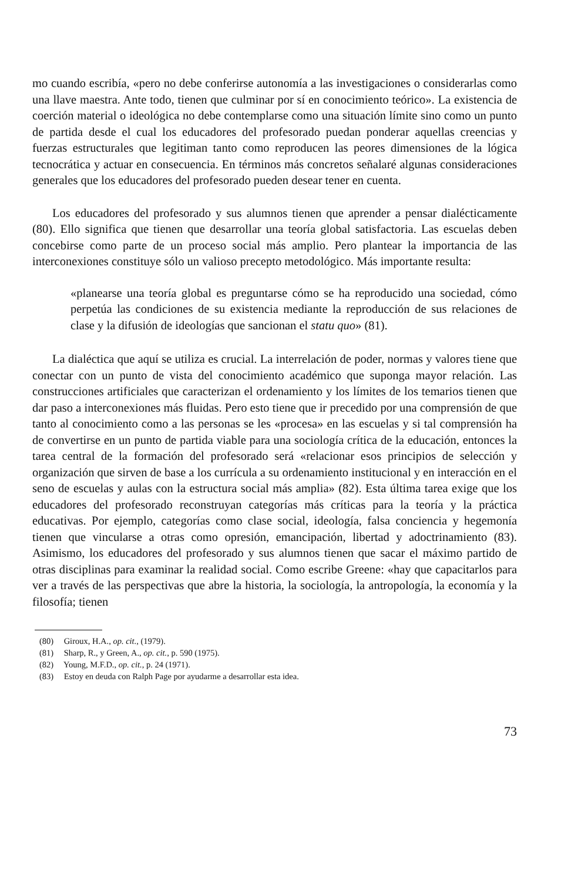mo cuando escribía, «pero no debe conferirse autonomía a las investigaciones o considerarlas como una llave maestra. Ante todo, tienen que culminar por sí en conocimiento teórico». La existencia de coerción material o ideológica no debe contemplarse como una situación límite sino como un punto de partida desde el cual los educadores del profesorado puedan ponderar aquellas creencias y fuerzas estructurales que legitiman tanto como reproducen las peores dimensiones de la lógica tecnocrática y actuar en consecuencia. En términos más concretos señalaré algunas consideraciones generales que los educadores del profesorado pueden desear tener en cuenta.
Los educadores del profesorado y sus alumnos tienen que aprender a pensar dialécticamente (80). Ello significa que tienen que desarrollar una teoría global satisfactoria. Las escuelas deben concebirse como parte de un proceso social más amplio. Pero plantear la importancia de las interconexiones constituye sólo un valioso precepto metodológico. Más importante resulta:
«planearse una teoría global es preguntarse cómo se ha reproducido una sociedad, cómo perpetúa las condiciones de su existencia mediante la reproducción de sus relaciones de clase y la difusión de ideologías que sancionan el statu quo» (81).
La dialéctica que aquí se utiliza es crucial. La interrelación de poder, normas y valores tiene que conectar con un punto de vista del conocimiento académico que suponga mayor relación. Las construcciones artificiales que caracterizan el ordenamiento y los límites de los temarios tienen que dar paso a interconexiones más fluidas. Pero esto tiene que ir precedido por una comprensión de que tanto al conocimiento como a las personas se les «procesa» en las escuelas y si tal comprensión ha de convertirse en un punto de partida viable para una sociología crítica de la educación, entonces la tarea central de la formación del profesorado será «relacionar esos principios de selección y organización que sirven de base a los currícula a su ordenamiento institucional y en interacción en el seno de escuelas y aulas con la estructura social más amplia» (82). Esta última tarea exige que los educadores del profesorado reconstruyan categorías más críticas para la teoría y la práctica educativas. Por ejemplo, categorías como clase social, ideología, falsa conciencia y hegemonía tienen que vincularse a otras como opresión, emancipación, libertad y adoctrinamiento (83). Asimismo, los educadores del profesorado y sus alumnos tienen que sacar el máximo partido de otras disciplinas para examinar la realidad social. Como escribe Greene: «hay que capacitarlos para ver a través de las perspectivas que abre la historia, la sociología, la antropología, la economía y la filosofía; tienen
(80) Giroux, H.A., op. cit., (1979).
(81) Sharp, R., y Green, A., op. cit., p. 590 (1975).
(82) Young, M.F.D., op. cit., p. 24 (1971).
(83) Estoy en deuda con Ralph Page por ayudarme a desarrollar esta idea.
73